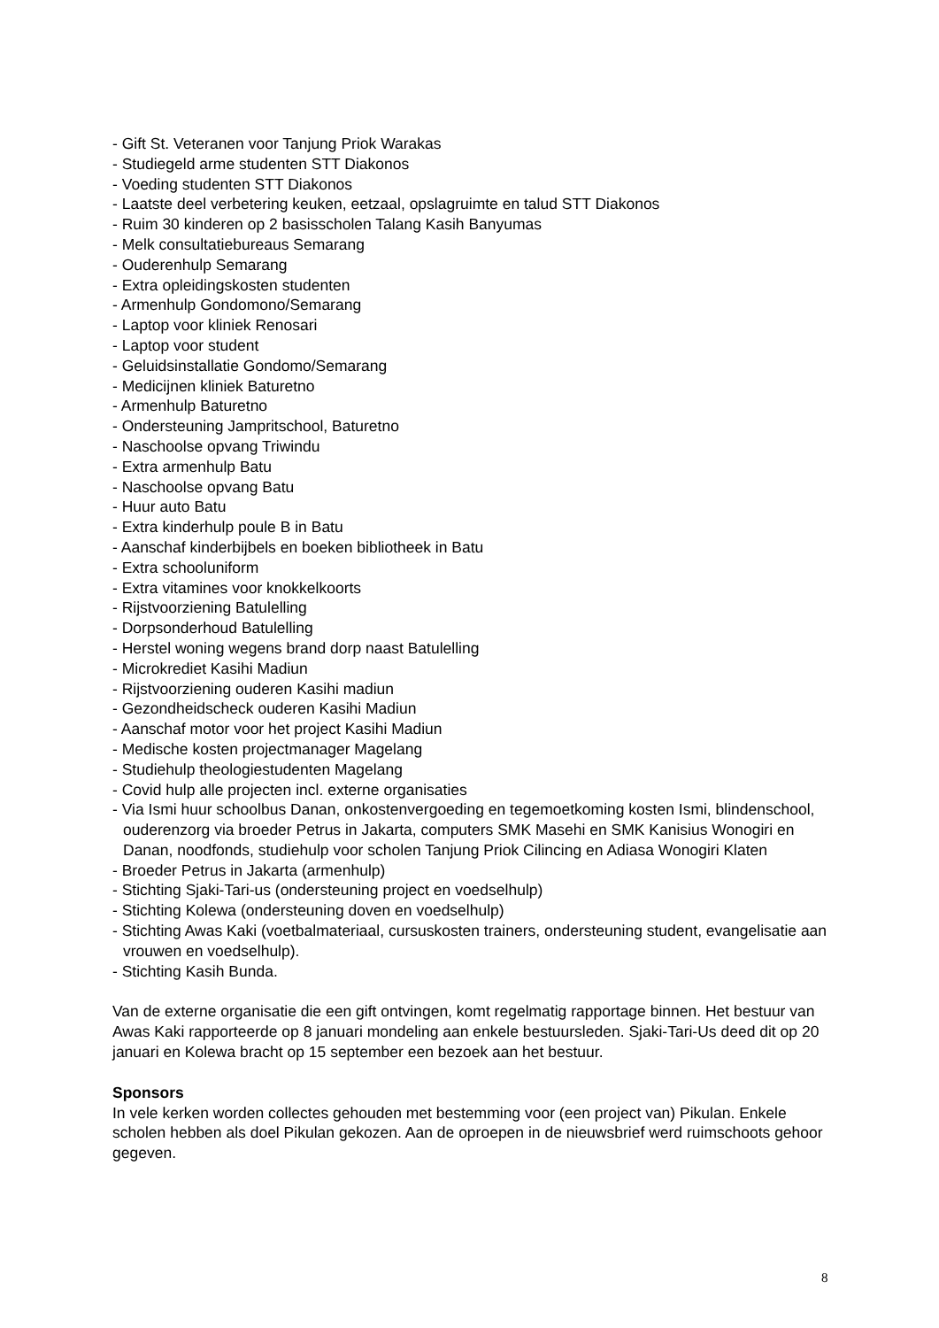- Gift St. Veteranen voor Tanjung Priok Warakas
- Studiegeld arme studenten STT Diakonos
- Voeding studenten STT Diakonos
- Laatste deel verbetering keuken, eetzaal, opslagruimte en talud STT Diakonos
- Ruim 30 kinderen op 2 basisscholen Talang Kasih Banyumas
- Melk consultatiebureaus Semarang
- Ouderenhulp Semarang
- Extra opleidingskosten studenten
- Armenhulp Gondomono/Semarang
- Laptop voor kliniek Renosari
- Laptop voor student
- Geluidsinstallatie Gondomo/Semarang
- Medicijnen kliniek Baturetno
- Armenhulp Baturetno
- Ondersteuning Jampritschool, Baturetno
- Naschoolse opvang Triwindu
- Extra armenhulp Batu
- Naschoolse opvang Batu
- Huur auto Batu
- Extra kinderhulp poule B in Batu
- Aanschaf kinderbijbels en boeken bibliotheek in Batu
- Extra schooluniform
- Extra vitamines voor knokkelkoorts
- Rijstvoorziening Batulelling
- Dorpsonderhoud Batulelling
- Herstel woning wegens brand dorp naast Batulelling
- Microkrediet Kasihi Madiun
- Rijstvoorziening ouderen Kasihi madiun
- Gezondheidscheck ouderen Kasihi Madiun
- Aanschaf motor voor het project Kasihi Madiun
- Medische kosten projectmanager Magelang
- Studiehulp theologiestudenten Magelang
- Covid hulp alle projecten incl. externe organisaties
- Via Ismi huur schoolbus Danan, onkostenvergoeding en tegemoetkoming kosten Ismi, blindenschool, ouderenzorg via broeder Petrus in Jakarta, computers SMK Masehi en SMK Kanisius Wonogiri en Danan, noodfonds, studiehulp voor scholen Tanjung Priok Cilincing en Adiasa Wonogiri Klaten
- Broeder Petrus in Jakarta (armenhulp)
- Stichting Sjaki-Tari-us (ondersteuning project en voedselhulp)
- Stichting Kolewa (ondersteuning doven en voedselhulp)
- Stichting Awas Kaki (voetbalmateriaal, cursuskosten trainers, ondersteuning student, evangelisatie aan vrouwen en voedselhulp).
- Stichting Kasih Bunda.
Van de externe organisatie die een gift ontvingen, komt regelmatig rapportage binnen. Het bestuur van Awas Kaki rapporteerde op 8 januari mondeling aan enkele bestuursleden. Sjaki-Tari-Us deed dit op 20 januari en Kolewa bracht op 15 september een bezoek aan het bestuur.
Sponsors
In vele kerken worden collectes gehouden met bestemming voor (een project van) Pikulan. Enkele scholen hebben als doel Pikulan gekozen. Aan de oproepen in de nieuwsbrief werd ruimschoots gehoor gegeven.
8